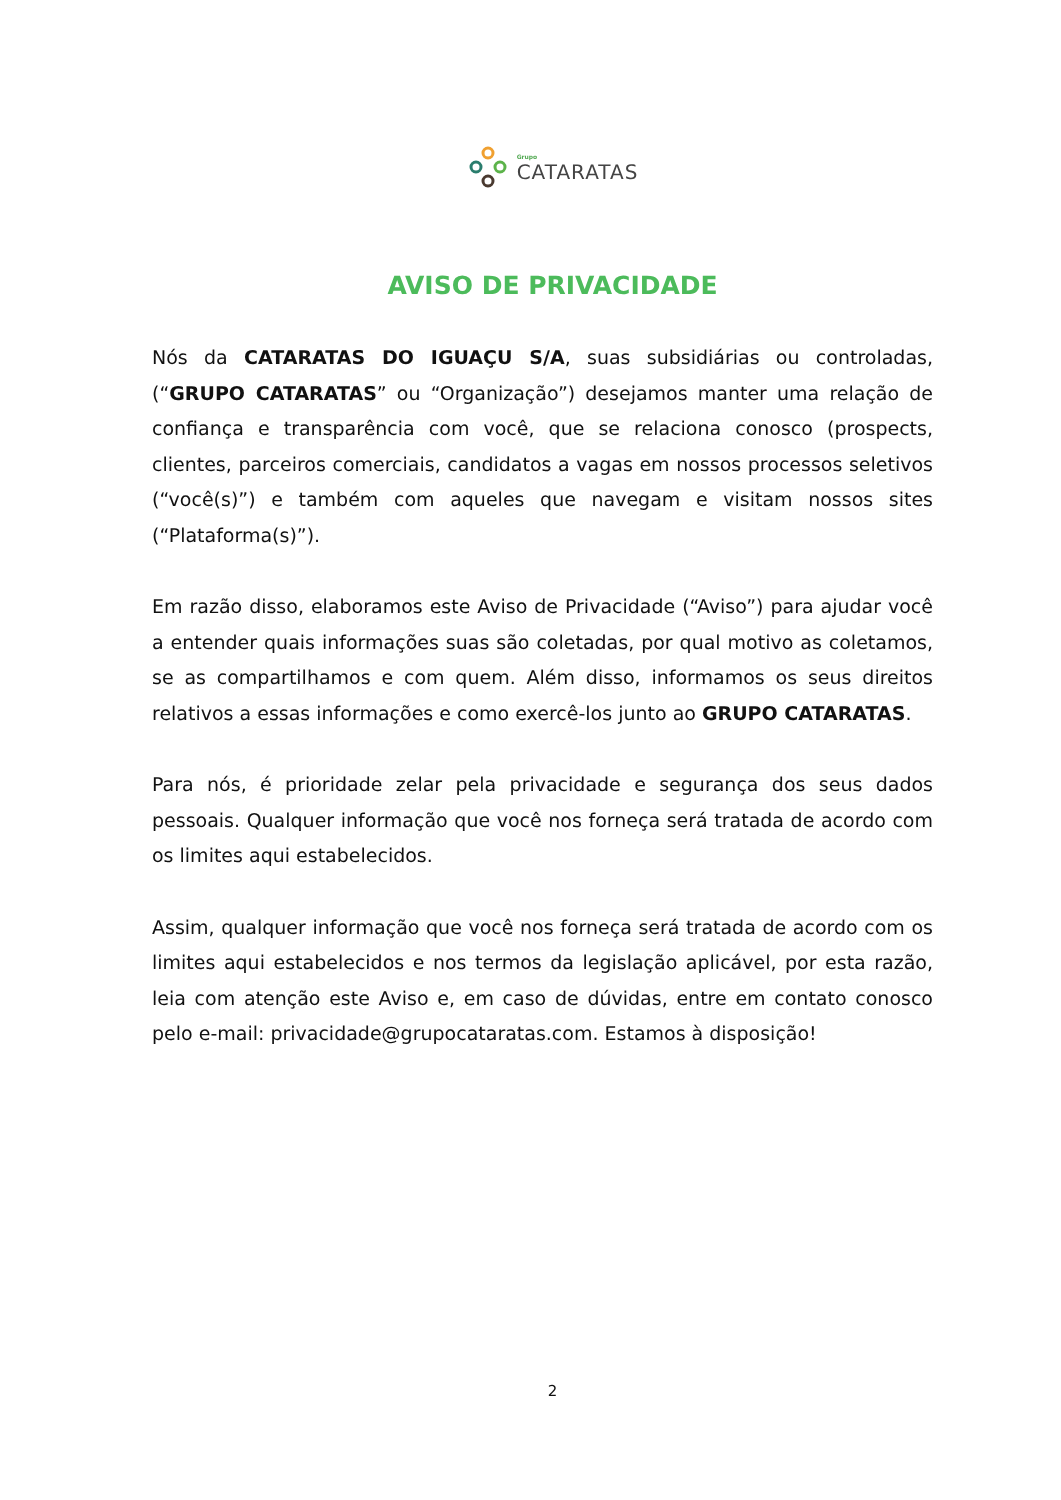Grupo
CATARATAS
AVISO DE PRIVACIDADE
Nós da CATARATAS DO IGUAÇU S/A, suas subsidiárias ou controladas, (“GRUPO CATARATAS” ou “Organização”) desejamos manter uma relação de confiança e transparência com você, que se relaciona conosco (prospects, clientes, parceiros comerciais, candidatos a vagas em nossos processos seletivos (“você(s)”) e também com aqueles que navegam e visitam nossos sites (“Plataforma(s)”).
Em razão disso, elaboramos este Aviso de Privacidade (“Aviso”) para ajudar você a entender quais informações suas são coletadas, por qual motivo as coletamos, se as compartilhamos e com quem. Além disso, informamos os seus direitos relativos a essas informações e como exercê-los junto ao GRUPO CATARATAS.
Para nós, é prioridade zelar pela privacidade e segurança dos seus dados pessoais. Qualquer informação que você nos forneça será tratada de acordo com os limites aqui estabelecidos.
Assim, qualquer informação que você nos forneça será tratada de acordo com os limites aqui estabelecidos e nos termos da legislação aplicável, por esta razão, leia com atenção este Aviso e, em caso de dúvidas, entre em contato conosco pelo e-mail: privacidade@grupocataratas.com. Estamos à disposição!
2